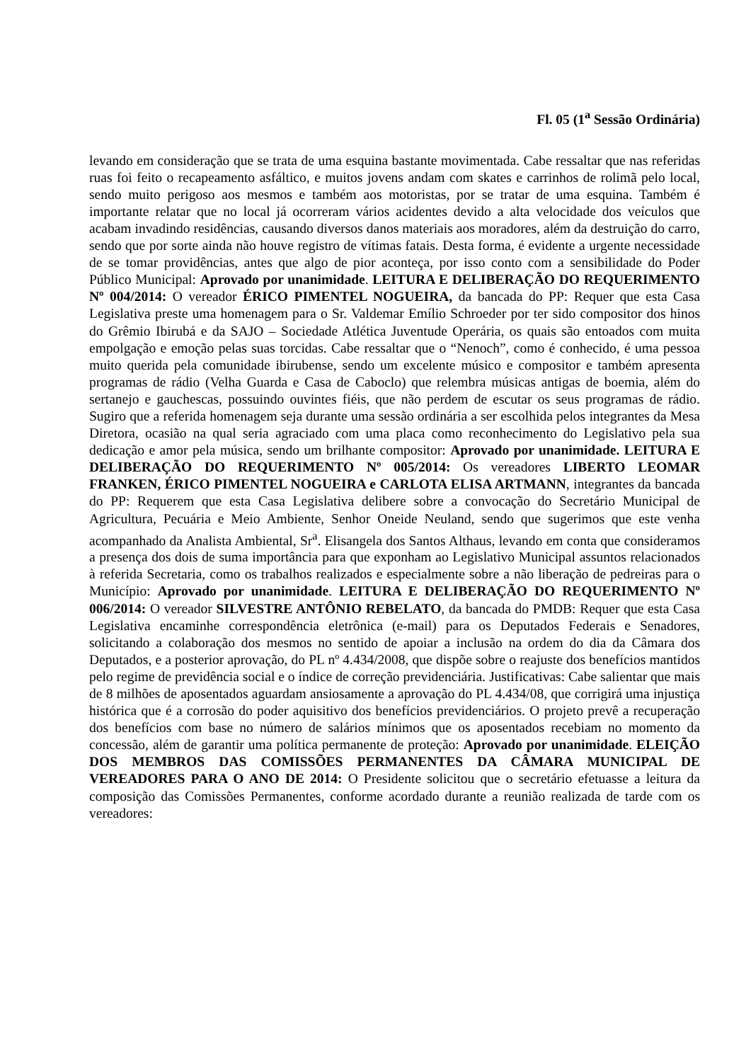Fl. 05 (1<sup>a</sup> Sessão Ordinária)
levando em consideração que se trata de uma esquina bastante movimentada. Cabe ressaltar que nas referidas ruas foi feito o recapeamento asfáltico, e muitos jovens andam com skates e carrinhos de rolimã pelo local, sendo muito perigoso aos mesmos e também aos motoristas, por se tratar de uma esquina. Também é importante relatar que no local já ocorreram vários acidentes devido a alta velocidade dos veículos que acabam invadindo residências, causando diversos danos materiais aos moradores, além da destruição do carro, sendo que por sorte ainda não houve registro de vítimas fatais. Desta forma, é evidente a urgente necessidade de se tomar providências, antes que algo de pior aconteça, por isso conto com a sensibilidade do Poder Público Municipal: Aprovado por unanimidade. LEITURA E DELIBERAÇÃO DO REQUERIMENTO Nº 004/2014: O vereador ÉRICO PIMENTEL NOGUEIRA, da bancada do PP: Requer que esta Casa Legislativa preste uma homenagem para o Sr. Valdemar Emílio Schroeder por ter sido compositor dos hinos do Grêmio Ibirubá e da SAJO – Sociedade Atlética Juventude Operária, os quais são entoados com muita empolgação e emoção pelas suas torcidas. Cabe ressaltar que o “Nenoch”, como é conhecido, é uma pessoa muito querida pela comunidade ibirubense, sendo um excelente músico e compositor e também apresenta programas de rádio (Velha Guarda e Casa de Caboclo) que relembra músicas antigas de boemia, além do sertanejo e gauchescas, possuindo ouvintes fiéis, que não perdem de escutar os seus programas de rádio. Sugiro que a referida homenagem seja durante uma sessão ordinária a ser escolhida pelos integrantes da Mesa Diretora, ocasião na qual seria agraciado com uma placa como reconhecimento do Legislativo pela sua dedicação e amor pela música, sendo um brilhante compositor: Aprovado por unanimidade. LEITURA E DELIBERAÇÃO DO REQUERIMENTO Nº 005/2014: Os vereadores LIBERTO LEOMAR FRANKEN, ÉRICO PIMENTEL NOGUEIRA e CARLOTA ELISA ARTMANN, integrantes da bancada do PP: Requerem que esta Casa Legislativa delibere sobre a convocação do Secretário Municipal de Agricultura, Pecuária e Meio Ambiente, Senhor Oneide Neuland, sendo que sugerimos que este venha acompanhado da Analista Ambiental, Sr<sup>a</sup>. Elisangela dos Santos Althaus, levando em conta que consideramos a presença dos dois de suma importância para que exponham ao Legislativo Municipal assuntos relacionados à referida Secretaria, como os trabalhos realizados e especialmente sobre a não liberação de pedreiras para o Município: Aprovado por unanimidade. LEITURA E DELIBERAÇÃO DO REQUERIMENTO Nº 006/2014: O vereador SILVESTRE ANTÔNIO REBELATO, da bancada do PMDB: Requer que esta Casa Legislativa encaminhe correspondência eletrônica (e-mail) para os Deputados Federais e Senadores, solicitando a colaboração dos mesmos no sentido de apoiar a inclusão na ordem do dia da Câmara dos Deputados, e a posterior aprovação, do PL nº 4.434/2008, que dispõe sobre o reajuste dos benefícios mantidos pelo regime de previdência social e o índice de correção previdenciária. Justificativas: Cabe salientar que mais de 8 milhões de aposentados aguardam ansiosamente a aprovação do PL 4.434/08, que corrigirá uma injustiça histórica que é a corrosão do poder aquisitivo dos benefícios previdenciários. O projeto prevê a recuperação dos benefícios com base no número de salários mínimos que os aposentados recebiam no momento da concessão, além de garantir uma política permanente de proteção: Aprovado por unanimidade. ELEIÇÃO DOS MEMBROS DAS COMISSÕES PERMANENTES DA CÂMARA MUNICIPAL DE VEREADORES PARA O ANO DE 2014: O Presidente solicitou que o secretário efetuasse a leitura da composição das Comissões Permanentes, conforme acordado durante a reunião realizada de tarde com os vereadores: